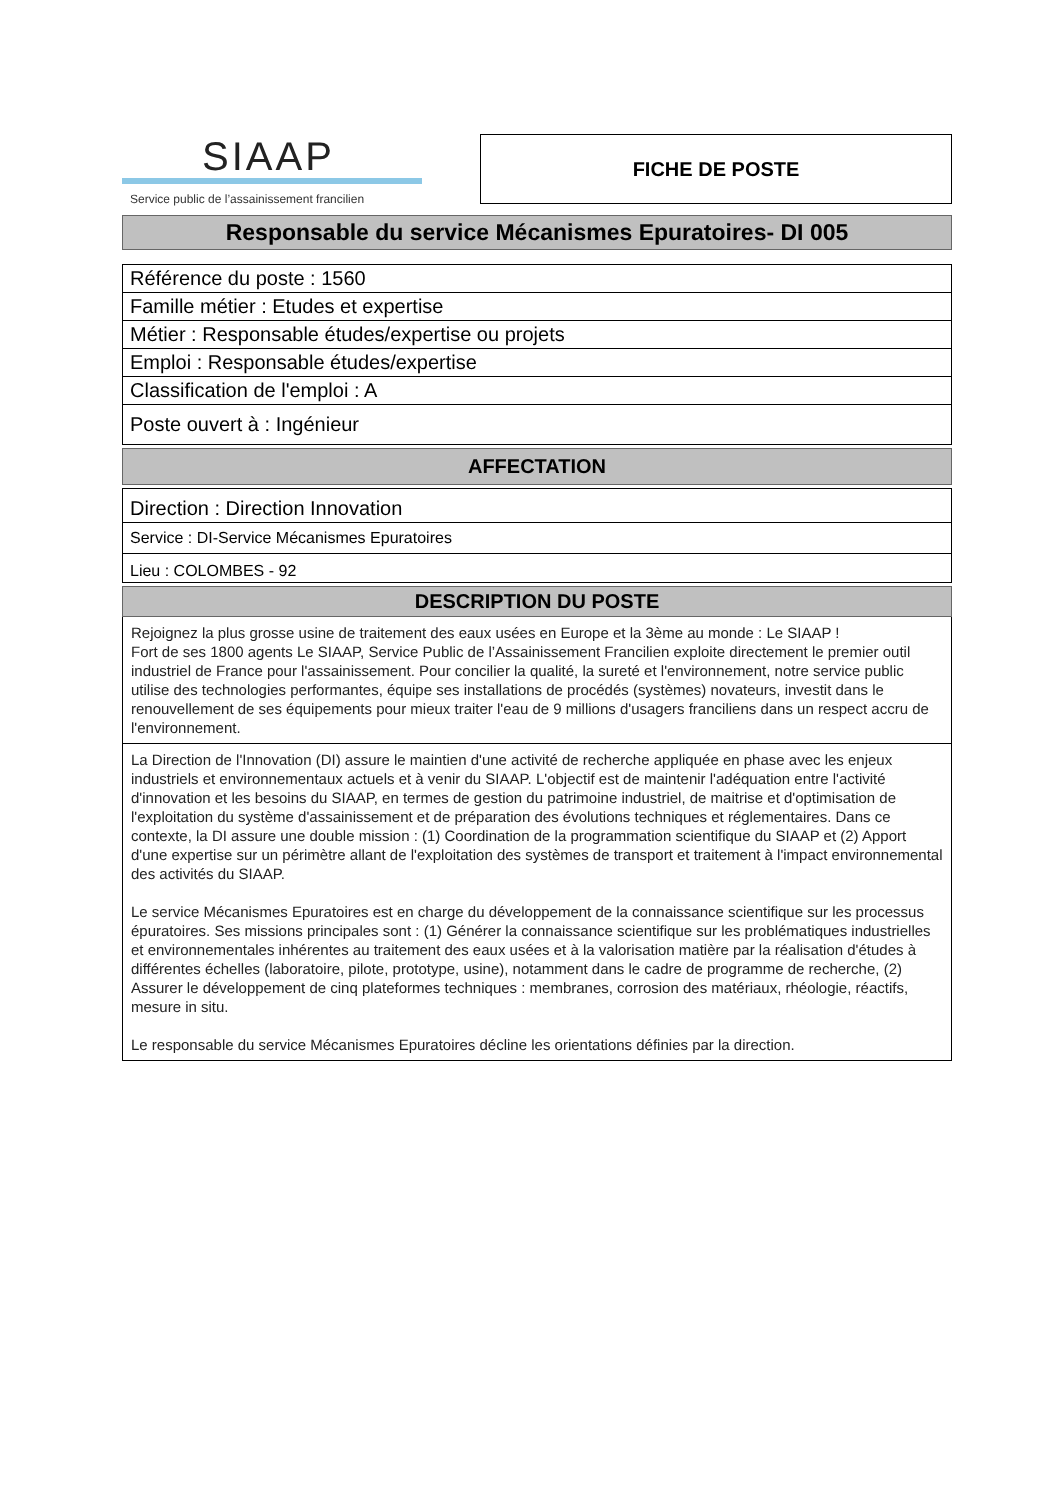SIAAP
Service public de l’assainissement francilien
FICHE DE POSTE
Responsable du service Mécanismes Epuratoires- DI 005
Référence du poste : 1560
Famille métier : Etudes et expertise
Métier : Responsable études/expertise ou projets
Emploi : Responsable études/expertise
Classification de l'emploi : A
Poste ouvert à : Ingénieur
AFFECTATION
Direction : Direction Innovation
Service : DI-Service Mécanismes Epuratoires
Lieu : COLOMBES - 92
DESCRIPTION DU POSTE
Rejoignez la plus grosse usine de traitement des eaux usées en Europe et la 3ème au monde : Le SIAAP !
Fort de ses 1800 agents Le SIAAP, Service Public de l’Assainissement Francilien exploite directement le premier outil industriel de France pour l'assainissement. Pour concilier la qualité, la sureté et l'environnement, notre service public utilise des technologies performantes, équipe ses installations de procédés (systèmes) novateurs, investit dans le renouvellement de ses équipements pour mieux traiter l'eau de 9 millions d'usagers franciliens dans un respect accru de l'environnement.
La Direction de l'Innovation (DI) assure le maintien d'une activité de recherche appliquée en phase avec les enjeux industriels et environnementaux actuels et à venir du SIAAP. L'objectif est de maintenir l'adéquation entre l'activité d'innovation et les besoins du SIAAP, en termes de gestion du patrimoine industriel, de maitrise et d'optimisation de l'exploitation du système d'assainissement et de préparation des évolutions techniques et réglementaires. Dans ce contexte, la DI assure une double mission : (1) Coordination de la programmation scientifique du SIAAP et (2) Apport d'une expertise sur un périmètre allant de l'exploitation des systèmes de transport et traitement à l'impact environnemental des activités du SIAAP.
Le service Mécanismes Epuratoires est en charge du développement de la connaissance scientifique sur les processus épuratoires. Ses missions principales sont : (1) Générer la connaissance scientifique sur les problématiques industrielles et environnementales inhérentes au traitement des eaux usées et à la valorisation matière par la réalisation d'études à différentes échelles (laboratoire, pilote, prototype, usine), notamment dans le cadre de programme de recherche, (2) Assurer le développement de cinq plateformes techniques : membranes, corrosion des matériaux, rhéologie, réactifs, mesure in situ.
Le responsable du service Mécanismes Epuratoires décline les orientations définies par la direction.